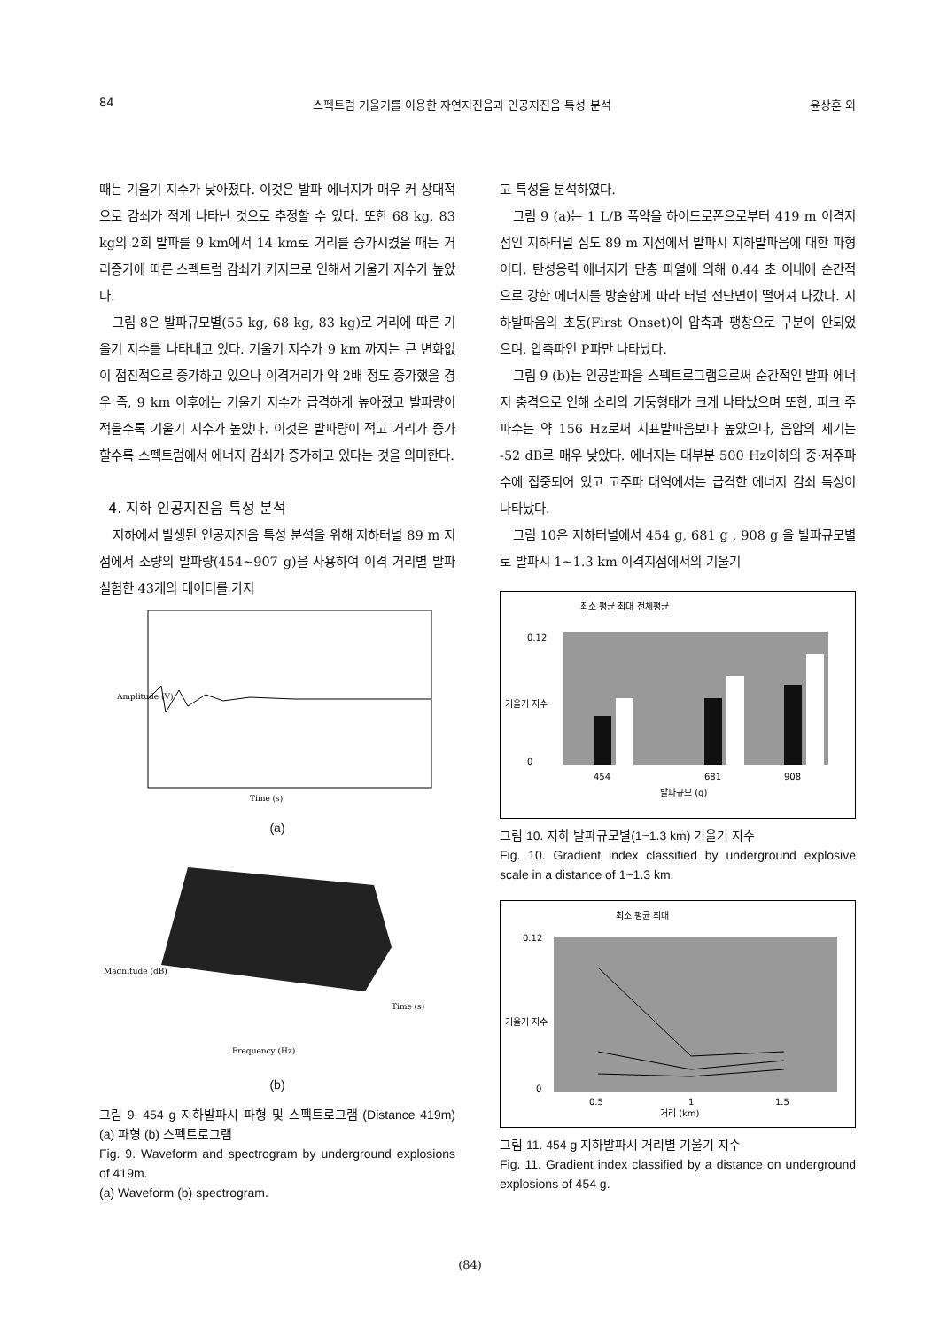84 스펙트럼 기울기를 이용한 자연지진음과 인공지진음 특성 분석 윤상훈 외
때는 기울기 지수가 낮아졌다. 이것은 발파 에너지가 매우 커 상대적으로 감쇠가 적게 나타난 것으로 추정할 수 있다. 또한 68 kg, 83 kg의 2회 발파를 9 km에서 14 km로 거리를 증가시켰을 때는 거리증가에 따른 스펙트럼 감쇠가 커지므로 인해서 기울기 지수가 높았다.
그림 8은 발파규모별(55 kg, 68 kg, 83 kg)로 거리에 따른 기울기 지수를 나타내고 있다. 기울기 지수가 9 km 까지는 큰 변화없이 점진적으로 증가하고 있으나 이격거리가 약 2배 정도 증가했을 경우 즉, 9 km 이후에는 기울기 지수가 급격하게 높아졌고 발파량이 적을수록 기울기 지수가 높았다. 이것은 발파량이 적고 거리가 증가할수록 스펙트럼에서 에너지 감쇠가 증가하고 있다는 것을 의미한다.
4. 지하 인공지진음 특성 분석
지하에서 발생된 인공지진음 특성 분석을 위해 지하터널 89 m 지점에서 소량의 발파량(454~907 g)을 사용하여 이격 거리별 발파 실험한 43개의 데이터를 가지
Time (s)
Amplitude (V)
(a)
Frequency (Hz)
Time (s)
Magnitude (dB)
(b)
그림 9. 454 g 지하발파시 파형 및 스펙트로그램 (Distance 419m) (a) 파형 (b) 스펙트로그램
Fig. 9. Waveform and spectrogram by underground explosions of 419m.
(a) Waveform (b) spectrogram.
고 특성을 분석하였다.
그림 9 (a)는 1 L/B 폭약을 하이드로폰으로부터 419 m 이격지점인 지하터널 심도 89 m 지점에서 발파시 지하발파음에 대한 파형이다. 탄성응력 에너지가 단층 파열에 의해 0.44 초 이내에 순간적으로 강한 에너지를 방출함에 따라 터널 전단면이 떨어져 나갔다. 지하발파음의 초동(First Onset)이 압축과 팽창으로 구분이 안되었으며, 압축파인 P파만 나타났다.
그림 9 (b)는 인공발파음 스펙트로그램으로써 순간적인 발파 에너지 충격으로 인해 소리의 기둥형태가 크게 나타났으며 또한, 피크 주파수는 약 156 Hz로써 지표발파음보다 높았으나, 음압의 세기는 -52 dB로 매우 낮았다. 에너지는 대부분 500 Hz이하의 중·저주파수에 집중되어 있고 고주파 대역에서는 급격한 에너지 감쇠 특성이 나타났다.
그림 10은 지하터널에서 454 g, 681 g , 908 g 을 발파규모별로 발파시 1~1.3 km 이격지점에서의 기울기
최소 평균 최대 전체평균
0.12
0
454
681
908
발파규모 (g)
기울기 지수
그림 10. 지하 발파규모별(1~1.3 km) 기울기 지수
Fig. 10. Gradient index classified by underground explosive scale in a distance of 1~1.3 km.
최소 평균 최대
0.12
0
0.5
1
1.5
거리 (km)
기울기 지수
그림 11. 454 g 지하발파시 거리별 기울기 지수
Fig. 11. Gradient index classified by a distance on underground explosions of 454 g.
(84)